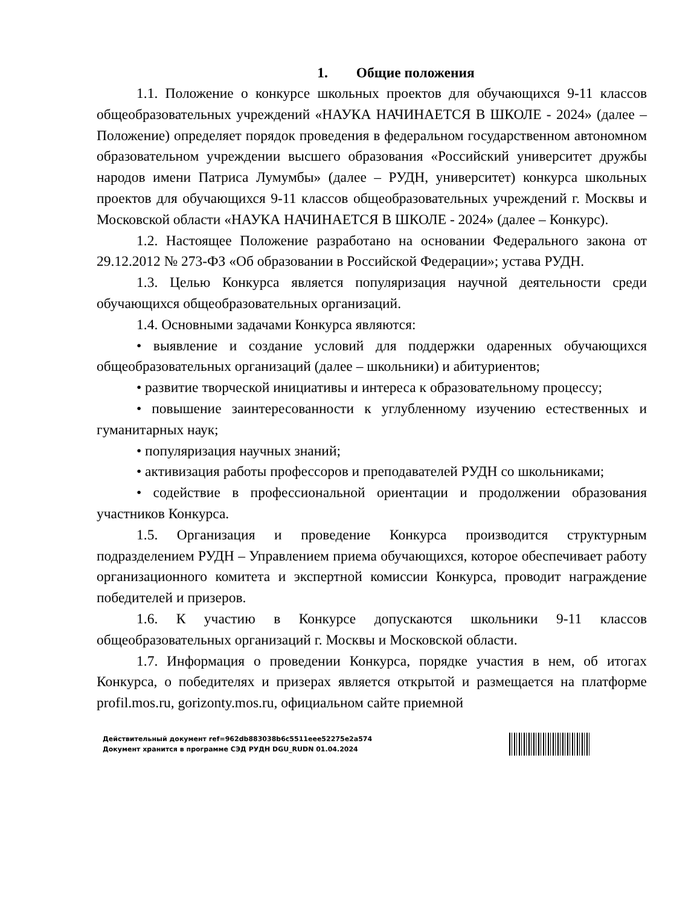1. Общие положения
1.1. Положение о конкурсе школьных проектов для обучающихся 9-11 классов общеобразовательных учреждений «НАУКА НАЧИНАЕТСЯ В ШКОЛЕ - 2024» (далее – Положение) определяет порядок проведения в федеральном государственном автономном образовательном учреждении высшего образования «Российский университет дружбы народов имени Патриса Лумумбы» (далее – РУДН, университет) конкурса школьных проектов для обучающихся 9-11 классов общеобразовательных учреждений г. Москвы и Московской области «НАУКА НАЧИНАЕТСЯ В ШКОЛЕ - 2024» (далее – Конкурс).
1.2. Настоящее Положение разработано на основании Федерального закона от 29.12.2012 № 273-ФЗ «Об образовании в Российской Федерации»; устава РУДН.
1.3. Целью Конкурса является популяризация научной деятельности среди обучающихся общеобразовательных организаций.
1.4. Основными задачами Конкурса являются:
• выявление и создание условий для поддержки одаренных обучающихся общеобразовательных организаций (далее – школьники) и абитуриентов;
• развитие творческой инициативы и интереса к образовательному процессу;
• повышение заинтересованности к углубленному изучению естественных и гуманитарных наук;
• популяризация научных знаний;
• активизация работы профессоров и преподавателей РУДН со школьниками;
• содействие в профессиональной ориентации и продолжении образования участников Конкурса.
1.5. Организация и проведение Конкурса производится структурным подразделением РУДН – Управлением приема обучающихся, которое обеспечивает работу организационного комитета и экспертной комиссии Конкурса, проводит награждение победителей и призеров.
1.6. К участию в Конкурсе допускаются школьники 9-11 классов общеобразовательных организаций г. Москвы и Московской области.
1.7. Информация о проведении Конкурса, порядке участия в нем, об итогах Конкурса, о победителях и призерах является открытой и размещается на платформе profil.mos.ru, gorizonty.mos.ru, официальном сайте приемной
Действительный документ ref=962db883038b6c5511eee52275e2a574
Документ хранится в программе СЭД РУДН DGU_RUDN 01.04.2024